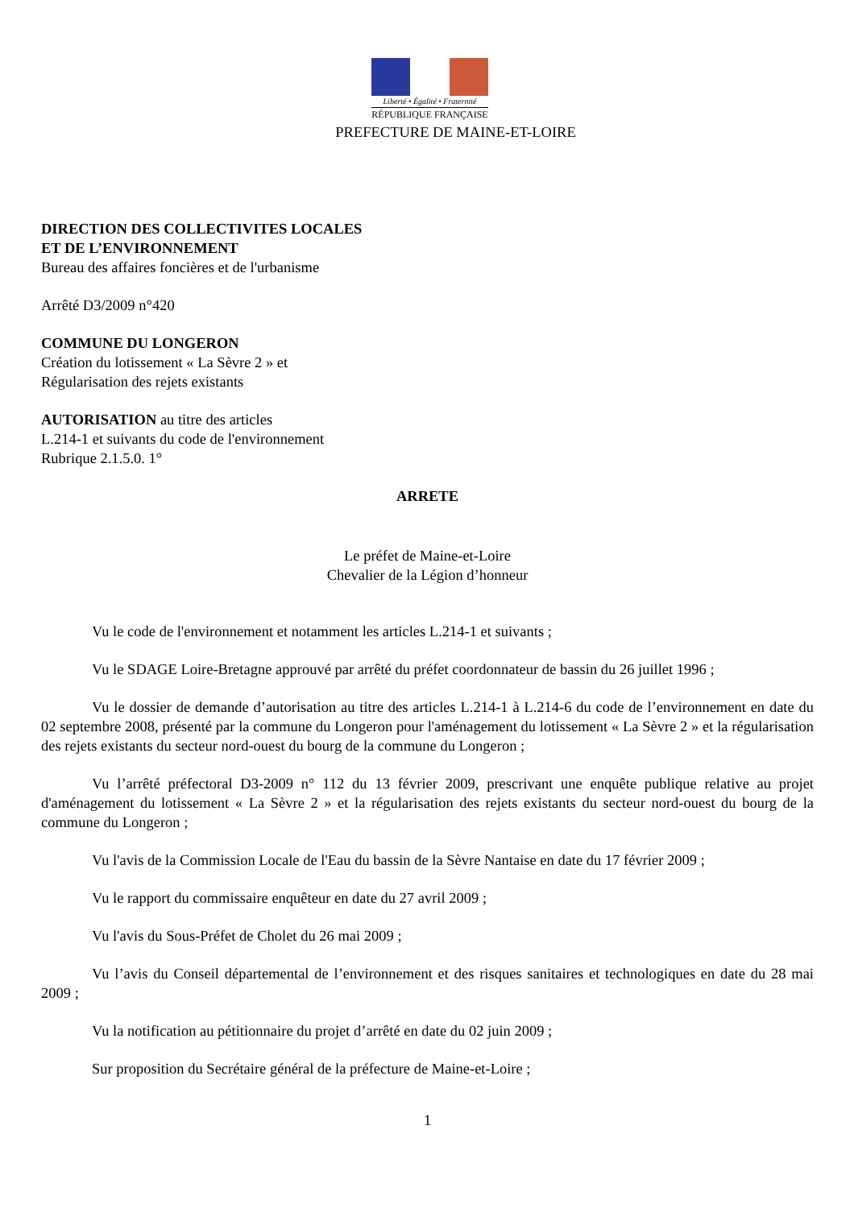Liberté • Égalité • Fraternité
RÉPUBLIQUE FRANÇAISE
PREFECTURE DE MAINE-ET-LOIRE
DIRECTION DES COLLECTIVITES LOCALES
ET DE L’ENVIRONNEMENT
Bureau des affaires foncières et de l'urbanisme
Arrêté D3/2009 n°420
COMMUNE DU LONGERON
Création du lotissement « La Sèvre 2 » et
Régularisation des rejets existants
AUTORISATION au titre des articles
L.214-1 et suivants du code de l'environnement
Rubrique 2.1.5.0. 1°
ARRETE
Le préfet de Maine-et-Loire
Chevalier de la Légion d’honneur
Vu le code de l'environnement et notamment les articles L.214-1 et suivants ;
Vu le SDAGE Loire-Bretagne approuvé par arrêté du préfet coordonnateur de bassin du 26 juillet 1996 ;
Vu le dossier de demande d’autorisation au titre des articles L.214-1 à L.214-6 du code de l’environnement en date du 02 septembre 2008, présenté par la commune du Longeron pour l'aménagement du lotissement « La Sèvre 2 » et la régularisation des rejets existants du secteur nord-ouest du bourg de la commune du Longeron ;
Vu l’arrêté préfectoral D3-2009 n° 112 du 13 février 2009, prescrivant une enquête publique relative au projet d'aménagement du lotissement « La Sèvre 2 » et la régularisation des rejets existants du secteur nord-ouest du bourg de la commune du Longeron ;
Vu l'avis de la Commission Locale de l'Eau du bassin de la Sèvre Nantaise en date du 17 février 2009 ;
Vu le rapport du commissaire enquêteur en date du 27 avril 2009 ;
Vu l'avis du Sous-Préfet de Cholet du 26 mai 2009 ;
Vu l’avis du Conseil départemental de l’environnement et des risques sanitaires et technologiques en date du 28 mai 2009 ;
Vu la notification au pétitionnaire du projet d’arrêté en date du 02 juin 2009 ;
Sur proposition du Secrétaire général de la préfecture de Maine-et-Loire ;
1